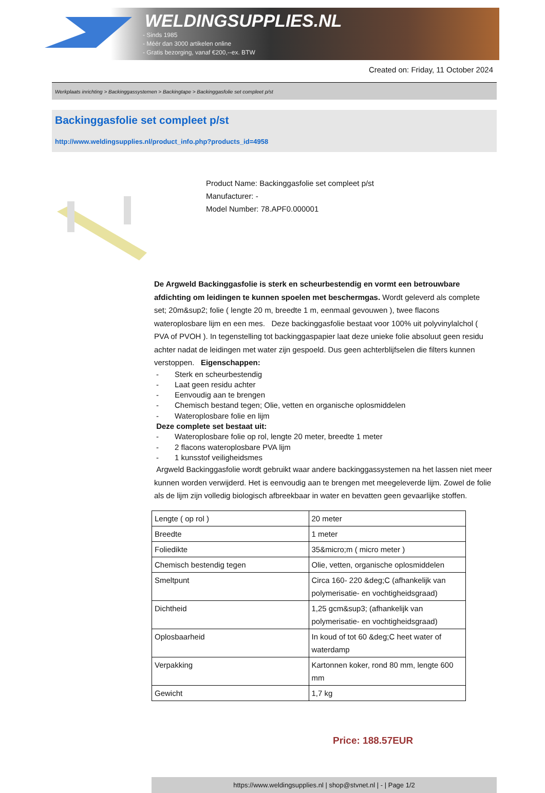WELDINGSUPPLIES.NL
- Sinds 1985
- Méér dan 3000 artikelen online
- Gratis bezorging, vanaf €200,--ex. BTW
Created on: Friday, 11 October 2024
Werkplaats inrichting > Backinggassystemen > Backingtape > Backinggasfolie set compleet p/st
Backinggasfolie set compleet p/st
http://www.weldingsupplies.nl/product_info.php?products_id=4958
Product Name: Backinggasfolie set compleet p/st
Manufacturer: -
Model Number: 78.APF0.000001
De Argweld Backinggasfolie is sterk en scheurbestendig en vormt een betrouwbare afdichting om leidingen te kunnen spoelen met beschermgas. Wordt geleverd als complete set; 20m&sup2; folie ( lengte 20 m, breedte 1 m, eenmaal gevouwen ), twee flacons wateroplosbare lijm en een mes. Deze backinggasfolie bestaat voor 100% uit polyvinylalchol ( PVA of PVOH ). In tegenstelling tot backinggaspapier laat deze unieke folie absoluut geen residu achter nadat de leidingen met water zijn gespoeld. Dus geen achterblijfselen die filters kunnen verstoppen. Eigenschappen:
- Sterk en scheurbestendig
- Laat geen residu achter
- Eenvoudig aan te brengen
- Chemisch bestand tegen; Olie, vetten en organische oplosmiddelen
- Wateroplosbare folie en lijm
Deze complete set bestaat uit:
- Wateroplosbare folie op rol, lengte 20 meter, breedte 1 meter
- 2 flacons wateroplosbare PVA lijm
- 1 kunsstof veiligheidsmes
Argweld Backinggasfolie wordt gebruikt waar andere backinggassystemen na het lassen niet meer kunnen worden verwijderd. Het is eenvoudig aan te brengen met meegeleverde lijm. Zowel de folie als de lijm zijn volledig biologisch afbreekbaar in water en bevatten geen gevaarlijke stoffen.
| Lengte ( op rol ) | 20 meter |
| Breedte | 1 meter |
| Foliedikte | 35&micro;m ( micro meter ) |
| Chemisch bestendig tegen | Olie, vetten, organische oplosmiddelen |
| Smeltpunt | Circa 160- 220 &deg;C (afhankelijk van polymerisatie- en vochtigheidsgraad) |
| Dichtheid | 1,25 gcm&sup3; (afhankelijk van polymerisatie- en vochtigheidsgraad) |
| Oplosbaarheid | In koud of tot 60 &deg;C heet water of waterdamp |
| Verpakking | Kartonnen koker, rond 80 mm, lengte 600 mm |
| Gewicht | 1,7 kg |
Price: 188.57EUR
https://www.weldingsupplies.nl | shop@stvnet.nl | - | Page 1/2